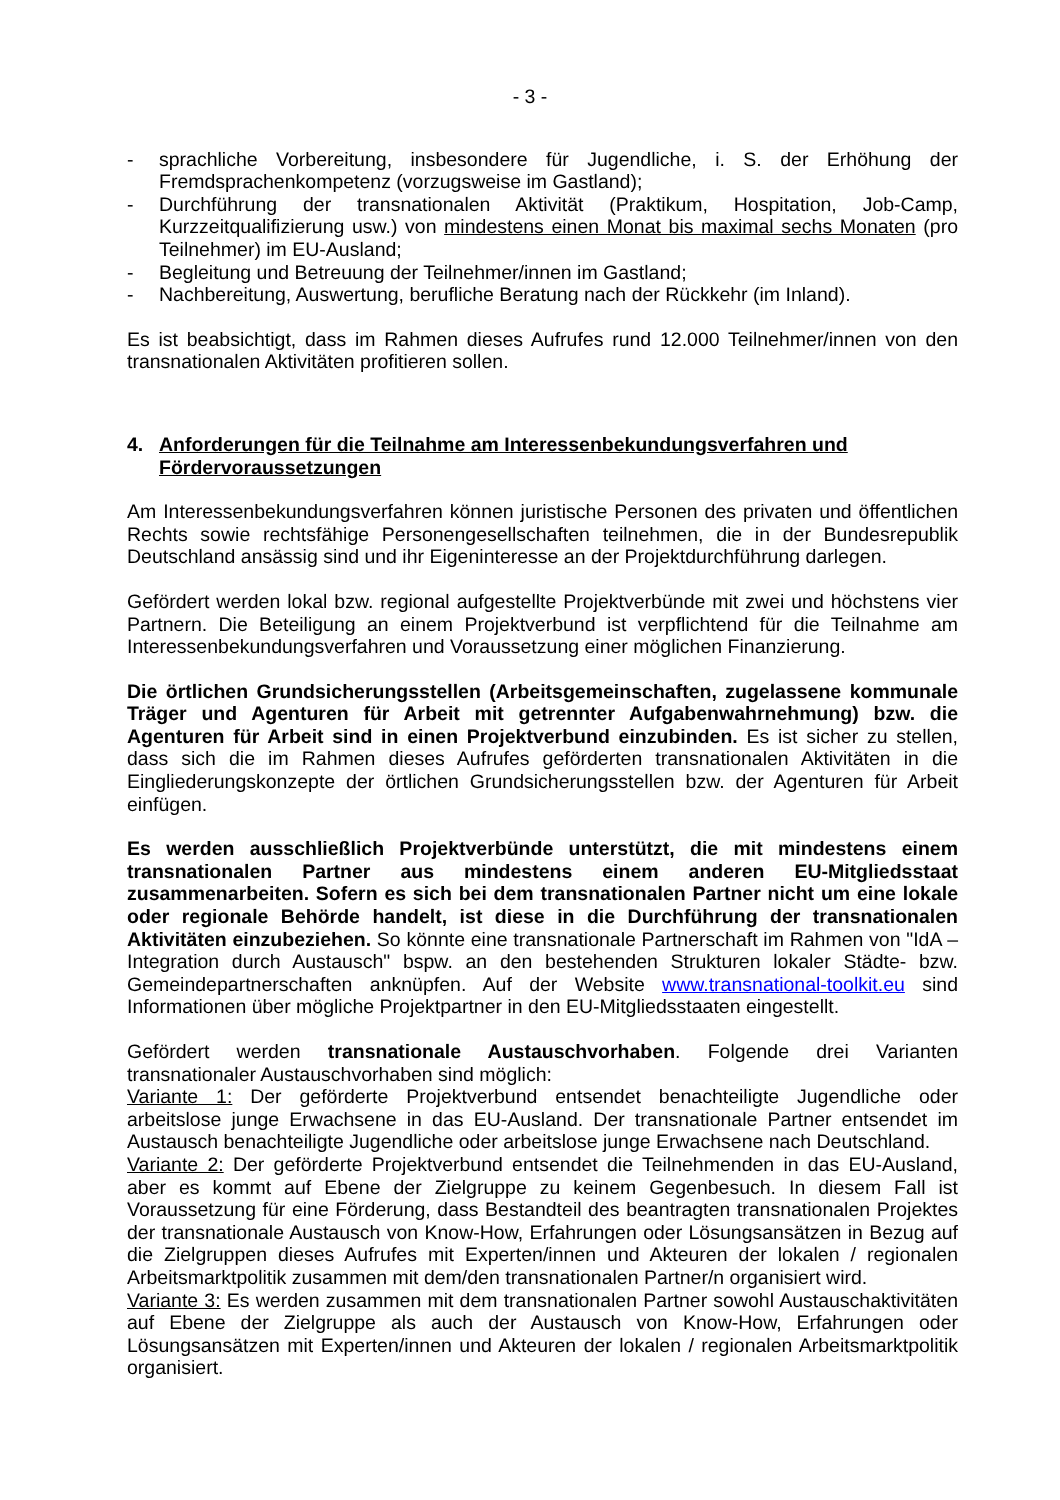- 3 -
- sprachliche Vorbereitung, insbesondere für Jugendliche, i. S. der Erhöhung der Fremdsprachenkompetenz (vorzugsweise im Gastland);
- Durchführung der transnationalen Aktivität (Praktikum, Hospitation, Job-Camp, Kurzzeitqualifizierung usw.) von mindestens einen Monat bis maximal sechs Monaten (pro Teilnehmer) im EU-Ausland;
- Begleitung und Betreuung der Teilnehmer/innen im Gastland;
- Nachbereitung, Auswertung, berufliche Beratung nach der Rückkehr (im Inland).
Es ist beabsichtigt, dass im Rahmen dieses Aufrufes rund 12.000 Teilnehmer/innen von den transnationalen Aktivitäten profitieren sollen.
4. Anforderungen für die Teilnahme am Interessenbekundungsverfahren und Fördervoraussetzungen
Am Interessenbekundungsverfahren können juristische Personen des privaten und öffentlichen Rechts sowie rechtsfähige Personengesellschaften teilnehmen, die in der Bundesrepublik Deutschland ansässig sind und ihr Eigeninteresse an der Projektdurchführung darlegen.
Gefördert werden lokal bzw. regional aufgestellte Projektverbünde mit zwei und höchstens vier Partnern. Die Beteiligung an einem Projektverbund ist verpflichtend für die Teilnahme am Interessenbekundungsverfahren und Voraussetzung einer möglichen Finanzierung.
Die örtlichen Grundsicherungsstellen (Arbeitsgemeinschaften, zugelassene kommunale Träger und Agenturen für Arbeit mit getrennter Aufgabenwahrnehmung) bzw. die Agenturen für Arbeit sind in einen Projektverbund einzubinden. Es ist sicher zu stellen, dass sich die im Rahmen dieses Aufrufes geförderten transnationalen Aktivitäten in die Eingliederungskonzepte der örtlichen Grundsicherungsstellen bzw. der Agenturen für Arbeit einfügen.
Es werden ausschließlich Projektverbünde unterstützt, die mit mindestens einem transnationalen Partner aus mindestens einem anderen EU-Mitgliedsstaat zusammenarbeiten. Sofern es sich bei dem transnationalen Partner nicht um eine lokale oder regionale Behörde handelt, ist diese in die Durchführung der transnationalen Aktivitäten einzubeziehen. So könnte eine transnationale Partnerschaft im Rahmen von "IdA – Integration durch Austausch" bspw. an den bestehenden Strukturen lokaler Städte- bzw. Gemeindepartnerschaften anknüpfen. Auf der Website www.transnational-toolkit.eu sind Informationen über mögliche Projektpartner in den EU-Mitgliedsstaaten eingestellt.
Gefördert werden transnationale Austauschvorhaben. Folgende drei Varianten transnationaler Austauschvorhaben sind möglich:
Variante 1: Der geförderte Projektverbund entsendet benachteiligte Jugendliche oder arbeitslose junge Erwachsene in das EU-Ausland. Der transnationale Partner entsendet im Austausch benachteiligte Jugendliche oder arbeitslose junge Erwachsene nach Deutschland.
Variante 2: Der geförderte Projektverbund entsendet die Teilnehmenden in das EU-Ausland, aber es kommt auf Ebene der Zielgruppe zu keinem Gegenbesuch. In diesem Fall ist Voraussetzung für eine Förderung, dass Bestandteil des beantragten transnationalen Projektes der transnationale Austausch von Know-How, Erfahrungen oder Lösungsansätzen in Bezug auf die Zielgruppen dieses Aufrufes mit Experten/innen und Akteuren der lokalen / regionalen Arbeitsmarktpolitik zusammen mit dem/den transnationalen Partner/n organisiert wird.
Variante 3: Es werden zusammen mit dem transnationalen Partner sowohl Austauschaktivitäten auf Ebene der Zielgruppe als auch der Austausch von Know-How, Erfahrungen oder Lösungsansätzen mit Experten/innen und Akteuren der lokalen / regionalen Arbeitsmarktpolitik organisiert.